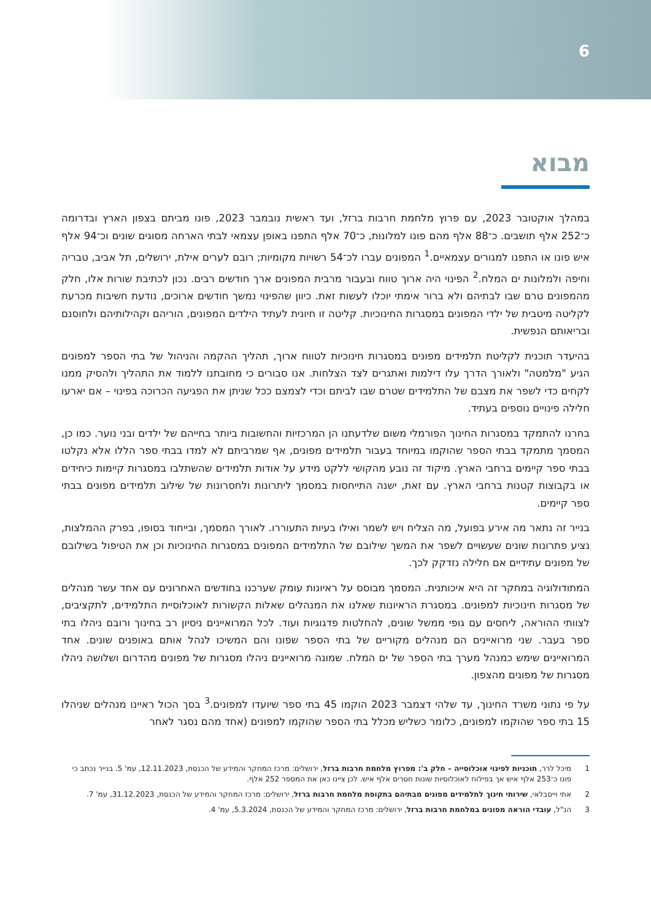6
מבוא
במהלך אוקטובר 2023, עם פרוץ מלחמת חרבות ברזל, ועד ראשית נובמבר 2023, פונו מביתם בצפון הארץ ובדרומה כ־252 אלף תושבים. כ־88 אלף מהם פונו למלונות, כ־70 אלף התפנו באופן עצמאי לבתי הארחה מסוגים שונים וכ־94 אלף איש פונו או התפנו למגורים עצמאיים.<sup>1</sup> המפונים עברו לכ־54 רשויות מקומיות; רובם לערים אילת, ירושלים, תל אביב, טבריה וחיפה ולמלונות ים המלח.<sup>2</sup> הפינוי היה ארוך טווח ובעבור מרבית המפונים ארך חודשים רבים. נכון לכתיבת שורות אלו, חלק מהמפונים טרם שבו לבתיהם ולא ברור אימתי יוכלו לעשות זאת. כיוון שהפינוי נמשך חודשים ארוכים, נודעת חשיבות מכרעת לקליטה מיטבית של ילדי המפונים במסגרות החינוכיות. קליטה זו חיונית לעתיד הילדים המפונים, הוריהם וקהילותיהם ולחוסנם ובריאותם הנפשית.
בהיעדר תוכנית לקליטת תלמידים מפונים במסגרות חינוכיות לטווח ארוך, תהליך ההקמה והניהול של בתי הספר למפונים הגיע "מלמטה" ולאורך הדרך עלו דילמות ואתגרים לצד הצלחות. אנו סבורים כי מחובתנו ללמוד את התהליך ולהסיק ממנו לקחים כדי לשפר את מצבם של התלמידים שטרם שבו לביתם וכדי לצמצם ככל שניתן את הפגיעה הכרוכה בפינוי – אם יארעו חלילה פינויים נוספים בעתיד.
בחרנו להתמקד במסגרות החינוך הפורמלי משום שלדעתנו הן המרכזיות והחשובות ביותר בחייהם של ילדים ובני נוער. כמו כן, המסמך מתמקד בבתי הספר שהוקמו במיוחד בעבור תלמידים מפונים, אף שמרביתם לא למדו בבתי ספר הללו אלא נקלטו בבתי ספר קיימים ברחבי הארץ. מיקוד זה נובע מהקושי ללקט מידע על אודות תלמידים שהשתלבו במסגרות קיימות כיחידים או בקבוצות קטנות ברחבי הארץ. עם זאת, ישנה התייחסות במסמך ליתרונות ולחסרונות של שילוב תלמידים מפונים בבתי ספר קיימים.
בנייר זה נתאר מה אירע בפועל, מה הצליח ויש לשמר ואילו בעיות התעוררו. לאורך המסמך, ובייחוד בסופו, בפרק ההמלצות, נציע פתרונות שונים שעשויים לשפר את המשך שילובם של התלמידים המפונים במסגרות החינוכיות וכן את הטיפול בשילובם של מפונים עתידיים אם חלילה נזדקק לכך.
המתודולוגיה במחקר זה היא איכותנית. המסמך מבוסס על ראיונות עומק שערכנו בחודשים האחרונים עם אחד עשר מנהלים של מסגרות חינוכיות למפונים. במסגרת הראיונות שאלנו את המנהלים שאלות הקשורות לאוכלוסיית התלמידים, לתקציבים, לצוותי ההוראה, ליחסים עם גופי ממשל שונים, להחלטות פדגוגיות ועוד. לכל המרואיינים ניסיון רב בחינוך ורובם ניהלו בתי ספר בעבר. שני מרואיינים הם מנהלים מקוריים של בתי הספר שפונו והם המשיכו לנהל אותם באופנים שונים. אחד המרואיינים שימש כמנהל מערך בתי הספר של ים המלח. שמונה מרואיינים ניהלו מסגרות של מפונים מהדרום ושלושה ניהלו מסגרות של מפונים מהצפון.
על פי נתוני משרד החינוך, עד שלהי דצמבר 2023 הוקמו 45 בתי ספר שיועדו למפונים.<sup>3</sup> בסך הכול ראיינו מנהלים שניהלו 15 בתי ספר שהוקמו למפונים, כלומר כשליש מכלל בתי הספר שהוקמו למפונים (אחד מהם נסגר לאחר
1 מיכל לרר, תוכניות לפינוי אוכלוסייה – חלק ב': מפרוץ מלחמת חרבות ברזל, ירושלים: מרכז המחקר והמידע של הכנסת, 12.11.2023, עמ' 5. בנייר נכתב כי פונו כ־253 אלף איש אך בפילוח לאוכלוסיות שונות חסרים אלף איש. לכן ציינו כאן את המספר 252 אלף.
2 אתי וייסבלאי, שירותי חינוך לתלמידים מפונים מבתיהם בתקופת מלחמת חרבות ברזל, ירושלים: מרכז המחקר והמידע של הכנסת, 31.12.2023, עמ' 7.
3 הנ"ל, עובדי הוראה מפונים במלחמת חרבות ברזל, ירושלים: מרכז המחקר והמידע של הכנסת, 5.3.2024, עמ' 4.